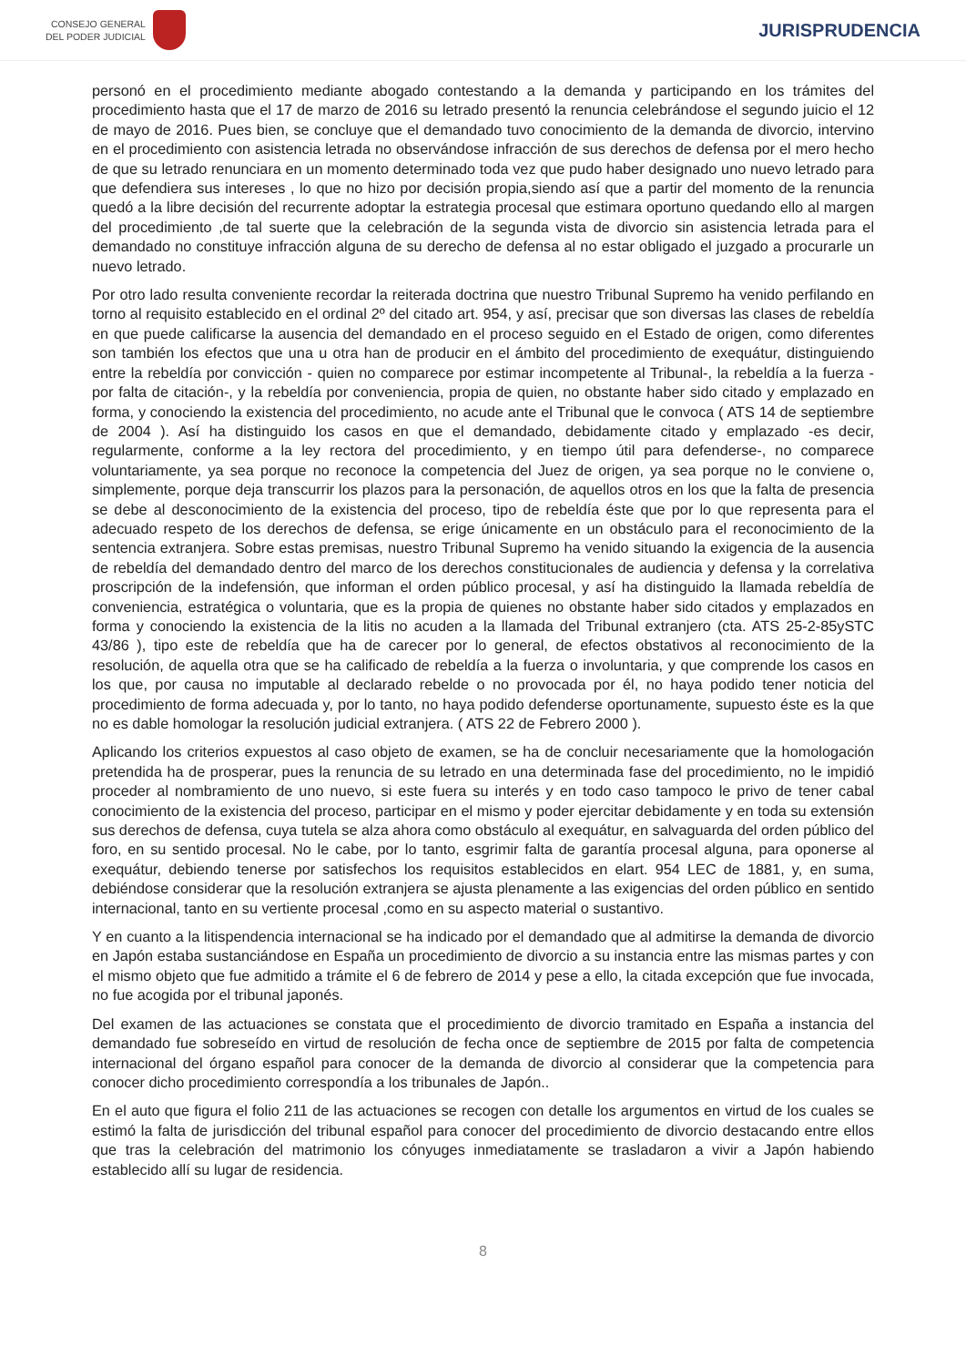CONSEJO GENERAL
DEL PODER JUDICIAL
JURISPRUDENCIA
personó en el procedimiento mediante abogado contestando a la demanda y participando en los trámites del procedimiento hasta que el 17 de marzo de 2016 su letrado presentó la renuncia celebrándose el segundo juicio el 12 de mayo de 2016. Pues bien, se concluye que el demandado tuvo conocimiento de la demanda de divorcio, intervino en el procedimiento con asistencia letrada no observándose infracción de sus derechos de defensa por el mero hecho de que su letrado renunciara en un momento determinado toda vez que pudo haber designado uno nuevo letrado para que defendiera sus intereses , lo que no hizo por decisión propia,siendo así que a partir del momento de la renuncia quedó a la libre decisión del recurrente adoptar la estrategia procesal que estimara oportuno quedando ello al margen del procedimiento ,de tal suerte que la celebración de la segunda vista de divorcio sin asistencia letrada para el demandado no constituye infracción alguna de su derecho de defensa al no estar obligado el juzgado a procurarle un nuevo letrado.
Por otro lado resulta conveniente recordar la reiterada doctrina que nuestro Tribunal Supremo ha venido perfilando en torno al requisito establecido en el ordinal 2º del citado art. 954, y así, precisar que son diversas las clases de rebeldía en que puede calificarse la ausencia del demandado en el proceso seguido en el Estado de origen, como diferentes son también los efectos que una u otra han de producir en el ámbito del procedimiento de exequátur, distinguiendo entre la rebeldía por convicción - quien no comparece por estimar incompetente al Tribunal-, la rebeldía a la fuerza - por falta de citación-, y la rebeldía por conveniencia, propia de quien, no obstante haber sido citado y emplazado en forma, y conociendo la existencia del procedimiento, no acude ante el Tribunal que le convoca ( ATS 14 de septiembre de 2004 ). Así ha distinguido los casos en que el demandado, debidamente citado y emplazado -es decir, regularmente, conforme a la ley rectora del procedimiento, y en tiempo útil para defenderse-, no comparece voluntariamente, ya sea porque no reconoce la competencia del Juez de origen, ya sea porque no le conviene o, simplemente, porque deja transcurrir los plazos para la personación, de aquellos otros en los que la falta de presencia se debe al desconocimiento de la existencia del proceso, tipo de rebeldía éste que por lo que representa para el adecuado respeto de los derechos de defensa, se erige únicamente en un obstáculo para el reconocimiento de la sentencia extranjera. Sobre estas premisas, nuestro Tribunal Supremo ha venido situando la exigencia de la ausencia de rebeldía del demandado dentro del marco de los derechos constitucionales de audiencia y defensa y la correlativa proscripción de la indefensión, que informan el orden público procesal, y así ha distinguido la llamada rebeldía de conveniencia, estratégica o voluntaria, que es la propia de quienes no obstante haber sido citados y emplazados en forma y conociendo la existencia de la litis no acuden a la llamada del Tribunal extranjero (cta. ATS 25-2-85ySTC 43/86 ), tipo este de rebeldía que ha de carecer por lo general, de efectos obstativos al reconocimiento de la resolución, de aquella otra que se ha calificado de rebeldía a la fuerza o involuntaria, y que comprende los casos en los que, por causa no imputable al declarado rebelde o no provocada por él, no haya podido tener noticia del procedimiento de forma adecuada y, por lo tanto, no haya podido defenderse oportunamente, supuesto éste es la que no es dable homologar la resolución judicial extranjera. ( ATS 22 de Febrero 2000 ).
Aplicando los criterios expuestos al caso objeto de examen, se ha de concluir necesariamente que la homologación pretendida ha de prosperar, pues la renuncia de su letrado en una determinada fase del procedimiento, no le impidió proceder al nombramiento de uno nuevo, si este fuera su interés y en todo caso tampoco le privo de tener cabal conocimiento de la existencia del proceso, participar en el mismo y poder ejercitar debidamente y en toda su extensión sus derechos de defensa, cuya tutela se alza ahora como obstáculo al exequátur, en salvaguarda del orden público del foro, en su sentido procesal. No le cabe, por lo tanto, esgrimir falta de garantía procesal alguna, para oponerse al exequátur, debiendo tenerse por satisfechos los requisitos establecidos en elart. 954 LEC de 1881, y, en suma, debiéndose considerar que la resolución extranjera se ajusta plenamente a las exigencias del orden público en sentido internacional, tanto en su vertiente procesal ,como en su aspecto material o sustantivo.
Y en cuanto a la litispendencia internacional se ha indicado por el demandado que al admitirse la demanda de divorcio en Japón estaba sustanciándose en España un procedimiento de divorcio a su instancia entre las mismas partes y con el mismo objeto que fue admitido a trámite el 6 de febrero de 2014 y pese a ello, la citada excepción que fue invocada, no fue acogida por el tribunal japonés.
Del examen de las actuaciones se constata que el procedimiento de divorcio tramitado en España a instancia del demandado fue sobreseído en virtud de resolución de fecha once de septiembre de 2015 por falta de competencia internacional del órgano español para conocer de la demanda de divorcio al considerar que la competencia para conocer dicho procedimiento correspondía a los tribunales de Japón..
En el auto que figura el folio 211 de las actuaciones se recogen con detalle los argumentos en virtud de los cuales se estimó la falta de jurisdicción del tribunal español para conocer del procedimiento de divorcio destacando entre ellos que tras la celebración del matrimonio los cónyuges inmediatamente se trasladaron a vivir a Japón habiendo establecido allí su lugar de residencia.
8